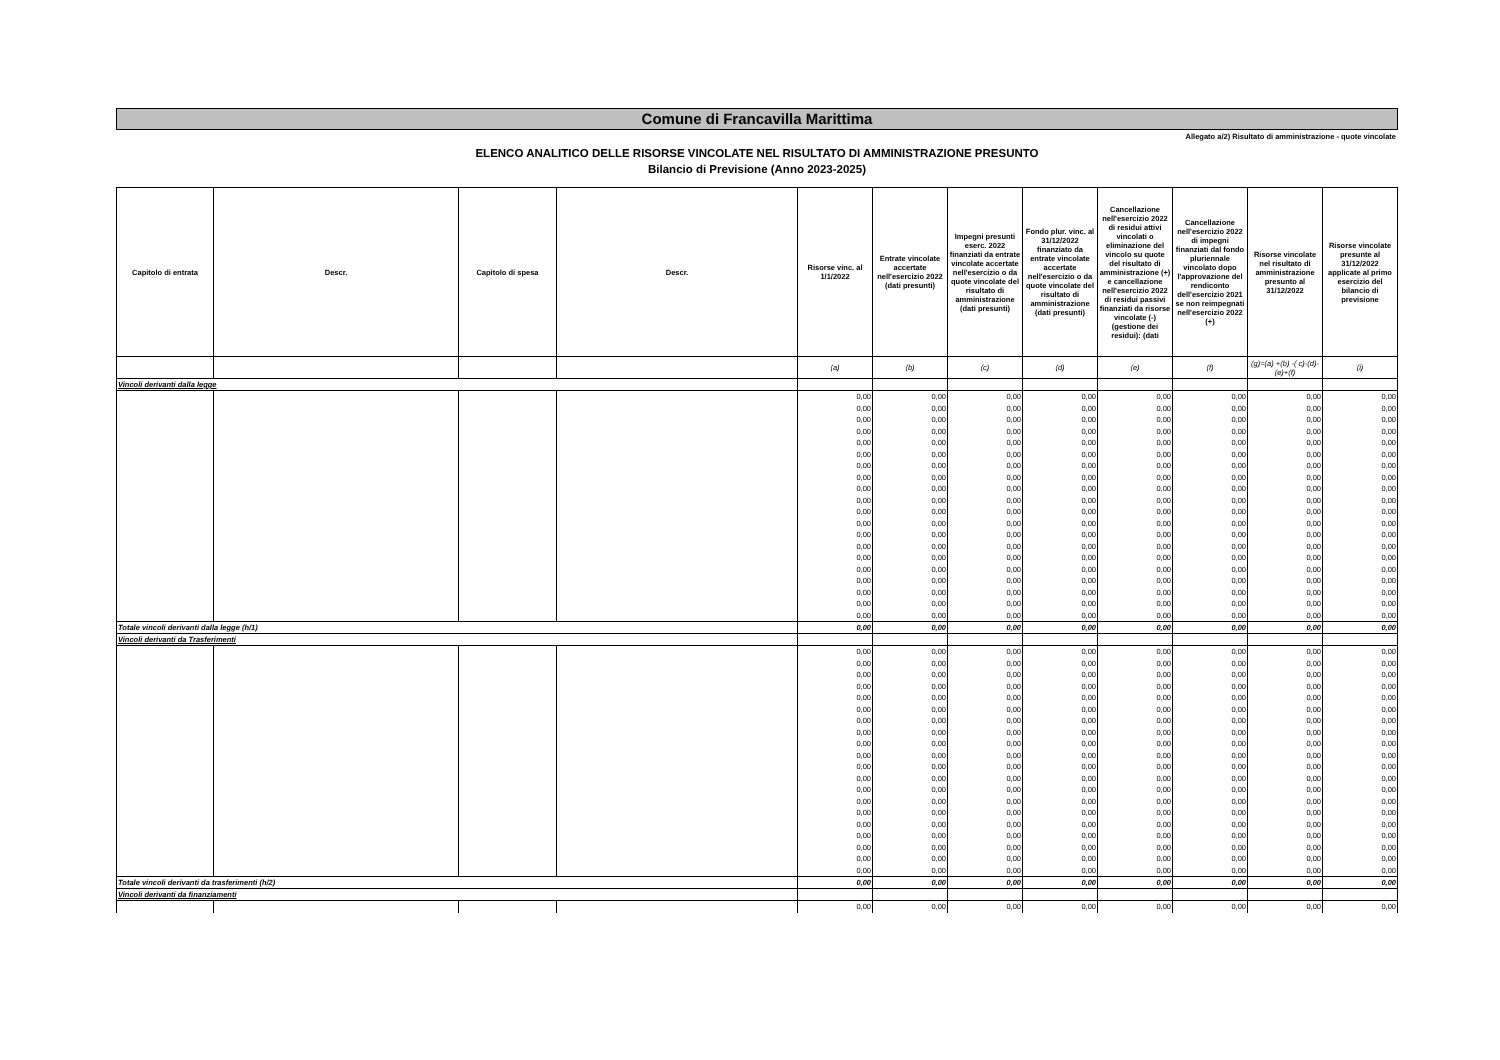Comune di Francavilla Marittima
Allegato a/2) Risultato di amministrazione - quote vincolate
ELENCO ANALITICO DELLE RISORSE VINCOLATE NEL RISULTATO DI AMMINISTRAZIONE PRESUNTO
Bilancio di Previsione (Anno 2023-2025)
| Capitolo di entrata | Descr. | Capitolo di spesa | Descr. | Risorse vinc. al 1/1/2022 | Entrate vincolate accertate nell'esercizio 2022 (dati presunti) | Impegni presunti eserc. 2022 finanziati da entrate vincolate accertate nell'esercizio o da quote vincolate del risultato di amministrazione (dati presunti) | Fondo plur. vinc. al 31/12/2022 finanziato da entrate vincolate accertate nell'esercizio o da quote vincolate del risultato di amministrazione (dati presunti) | Cancellazione nell'esercizio 2022 di residui attivi vincolati o eliminazione del vincolo su quote del risultato di amministrazione (+) e cancellazione nell'esercizio 2022 di residui passivi finanziati da risorse vincolate (-) (gestione dei residui): (dati | Cancellazione nell'esercizio 2022 di impegni finanziati dal fondo pluriennale vincolato dopo l'approvazione del rendiconto dell'esercizio 2021 se non reimpegnati nell'esercizio 2022 (+) | Risorse vincolate nel risultato di amministrazione presunto al 31/12/2022 | Risorse vincolate presunte al 31/12/2022 applicate al primo esercizio del bilancio di previsione |
| --- | --- | --- | --- | --- | --- | --- | --- | --- | --- | --- | --- |
| | | | | (a) | (b) | (c) | (d) | (e) | (f) | (g)=(a) +(b) -( c)-(d)-(e)+(f) | (i) |
| Vincoli derivanti dalla legge | | | | | | | | | | | |
| | | | | 0,00 | 0,00 | 0,00 | 0,00 | 0,00 | 0,00 | 0,00 | 0,00 |
| | | | | 0,00 | 0,00 | 0,00 | 0,00 | 0,00 | 0,00 | 0,00 | 0,00 |
| | | | | 0,00 | 0,00 | 0,00 | 0,00 | 0,00 | 0,00 | 0,00 | 0,00 |
| | | | | 0,00 | 0,00 | 0,00 | 0,00 | 0,00 | 0,00 | 0,00 | 0,00 |
| | | | | 0,00 | 0,00 | 0,00 | 0,00 | 0,00 | 0,00 | 0,00 | 0,00 |
| | | | | 0,00 | 0,00 | 0,00 | 0,00 | 0,00 | 0,00 | 0,00 | 0,00 |
| | | | | 0,00 | 0,00 | 0,00 | 0,00 | 0,00 | 0,00 | 0,00 | 0,00 |
| | | | | 0,00 | 0,00 | 0,00 | 0,00 | 0,00 | 0,00 | 0,00 | 0,00 |
| | | | | 0,00 | 0,00 | 0,00 | 0,00 | 0,00 | 0,00 | 0,00 | 0,00 |
| | | | | 0,00 | 0,00 | 0,00 | 0,00 | 0,00 | 0,00 | 0,00 | 0,00 |
| | | | | 0,00 | 0,00 | 0,00 | 0,00 | 0,00 | 0,00 | 0,00 | 0,00 |
| | | | | 0,00 | 0,00 | 0,00 | 0,00 | 0,00 | 0,00 | 0,00 | 0,00 |
| | | | | 0,00 | 0,00 | 0,00 | 0,00 | 0,00 | 0,00 | 0,00 | 0,00 |
| | | | | 0,00 | 0,00 | 0,00 | 0,00 | 0,00 | 0,00 | 0,00 | 0,00 |
| | | | | 0,00 | 0,00 | 0,00 | 0,00 | 0,00 | 0,00 | 0,00 | 0,00 |
| | | | | 0,00 | 0,00 | 0,00 | 0,00 | 0,00 | 0,00 | 0,00 | 0,00 |
| | | | | 0,00 | 0,00 | 0,00 | 0,00 | 0,00 | 0,00 | 0,00 | 0,00 |
| | | | | 0,00 | 0,00 | 0,00 | 0,00 | 0,00 | 0,00 | 0,00 | 0,00 |
| | | | | 0,00 | 0,00 | 0,00 | 0,00 | 0,00 | 0,00 | 0,00 | 0,00 |
| | | | | 0,00 | 0,00 | 0,00 | 0,00 | 0,00 | 0,00 | 0,00 | 0,00 |
| Totale vincoli derivanti dalla legge (h/1) | | | | 0,00 | 0,00 | 0,00 | 0,00 | 0,00 | 0,00 | 0,00 | 0,00 |
| Vincoli derivanti da Trasferimenti | | | | | | | | | | | |
| | | | | 0,00 | 0,00 | 0,00 | 0,00 | 0,00 | 0,00 | 0,00 | 0,00 |
| | | | | 0,00 | 0,00 | 0,00 | 0,00 | 0,00 | 0,00 | 0,00 | 0,00 |
| | | | | 0,00 | 0,00 | 0,00 | 0,00 | 0,00 | 0,00 | 0,00 | 0,00 |
| | | | | 0,00 | 0,00 | 0,00 | 0,00 | 0,00 | 0,00 | 0,00 | 0,00 |
| | | | | 0,00 | 0,00 | 0,00 | 0,00 | 0,00 | 0,00 | 0,00 | 0,00 |
| | | | | 0,00 | 0,00 | 0,00 | 0,00 | 0,00 | 0,00 | 0,00 | 0,00 |
| | | | | 0,00 | 0,00 | 0,00 | 0,00 | 0,00 | 0,00 | 0,00 | 0,00 |
| | | | | 0,00 | 0,00 | 0,00 | 0,00 | 0,00 | 0,00 | 0,00 | 0,00 |
| | | | | 0,00 | 0,00 | 0,00 | 0,00 | 0,00 | 0,00 | 0,00 | 0,00 |
| | | | | 0,00 | 0,00 | 0,00 | 0,00 | 0,00 | 0,00 | 0,00 | 0,00 |
| | | | | 0,00 | 0,00 | 0,00 | 0,00 | 0,00 | 0,00 | 0,00 | 0,00 |
| | | | | 0,00 | 0,00 | 0,00 | 0,00 | 0,00 | 0,00 | 0,00 | 0,00 |
| | | | | 0,00 | 0,00 | 0,00 | 0,00 | 0,00 | 0,00 | 0,00 | 0,00 |
| | | | | 0,00 | 0,00 | 0,00 | 0,00 | 0,00 | 0,00 | 0,00 | 0,00 |
| | | | | 0,00 | 0,00 | 0,00 | 0,00 | 0,00 | 0,00 | 0,00 | 0,00 |
| | | | | 0,00 | 0,00 | 0,00 | 0,00 | 0,00 | 0,00 | 0,00 | 0,00 |
| | | | | 0,00 | 0,00 | 0,00 | 0,00 | 0,00 | 0,00 | 0,00 | 0,00 |
| | | | | 0,00 | 0,00 | 0,00 | 0,00 | 0,00 | 0,00 | 0,00 | 0,00 |
| | | | | 0,00 | 0,00 | 0,00 | 0,00 | 0,00 | 0,00 | 0,00 | 0,00 |
| | | | | 0,00 | 0,00 | 0,00 | 0,00 | 0,00 | 0,00 | 0,00 | 0,00 |
| Totale vincoli derivanti da trasferimenti (h/2) | | | | 0,00 | 0,00 | 0,00 | 0,00 | 0,00 | 0,00 | 0,00 | 0,00 |
| Vincoli derivanti da finanziamenti | | | | | | | | | | | |
| | | | | 0,00 | 0,00 | 0,00 | 0,00 | 0,00 | 0,00 | 0,00 | 0,00 |